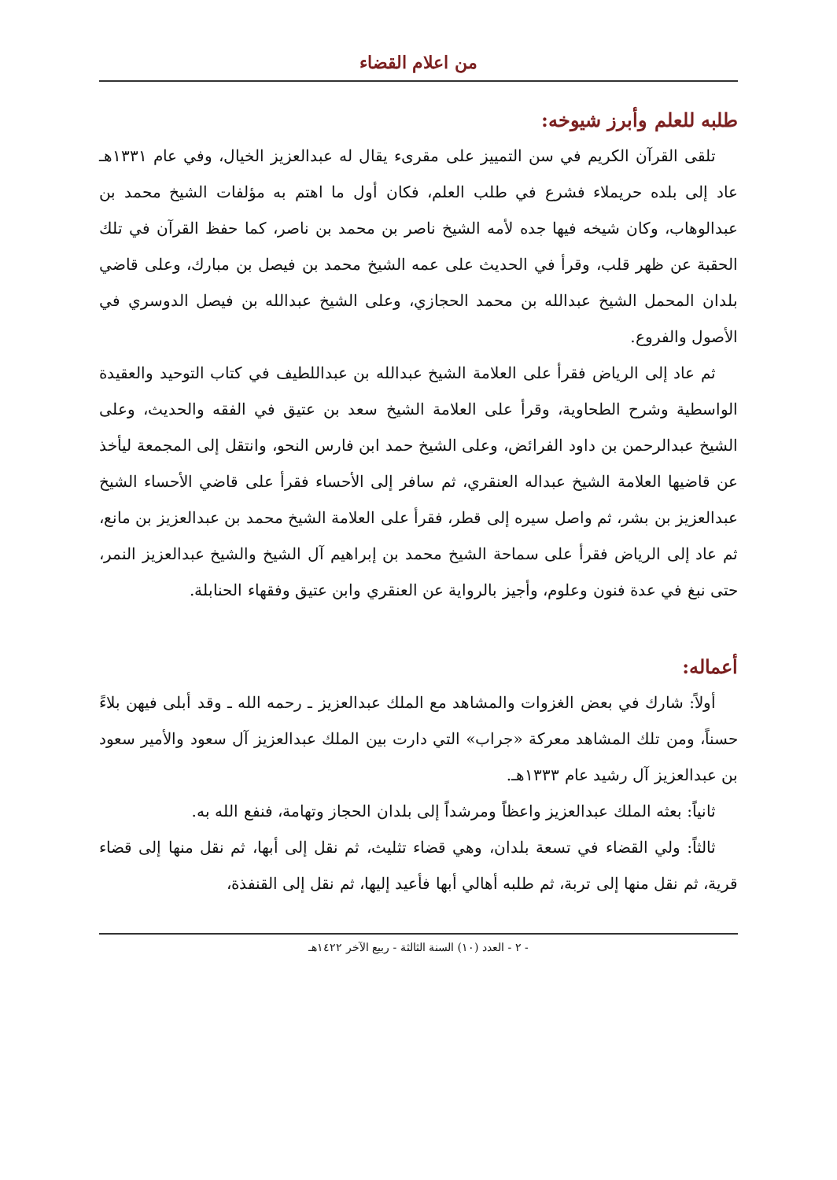من اعلام القضاء
طلبه للعلم وأبرز شيوخه:
تلقى القرآن الكريم في سن التمييز على مقرىء يقال له عبدالعزيز الخيال، وفي عام ١٣٣١هـ عاد إلى بلده حريملاء فشرع في طلب العلم، فكان أول ما اهتم به مؤلفات الشيخ محمد بن عبدالوهاب، وكان شيخه فيها جده لأمه الشيخ ناصر بن محمد بن ناصر، كما حفظ القرآن في تلك الحقبة عن ظهر قلب، وقرأ في الحديث على عمه الشيخ محمد بن فيصل بن مبارك، وعلى قاضي بلدان المحمل الشيخ عبدالله بن محمد الحجازي، وعلى الشيخ عبدالله بن فيصل الدوسري في الأصول والفروع.
ثم عاد إلى الرياض فقرأ على العلامة الشيخ عبدالله بن عبداللطيف في كتاب التوحيد والعقيدة الواسطية وشرح الطحاوية، وقرأ على العلامة الشيخ سعد بن عتيق في الفقه والحديث، وعلى الشيخ عبدالرحمن بن داود الفرائض، وعلى الشيخ حمد ابن فارس النحو، وانتقل إلى المجمعة ليأخذ عن قاضيها العلامة الشيخ عبداله العنقري، ثم سافر إلى الأحساء فقرأ على قاضي الأحساء الشيخ عبدالعزيز بن بشر، ثم واصل سيره إلى قطر، فقرأ على العلامة الشيخ محمد بن عبدالعزيز بن مانع، ثم عاد إلى الرياض فقرأ على سماحة الشيخ محمد بن إبراهيم آل الشيخ والشيخ عبدالعزيز النمر، حتى نبغ في عدة فنون وعلوم، وأجيز بالرواية عن العنقري وابن عتيق وفقهاء الحنابلة.
أعماله:
أولاً: شارك في بعض الغزوات والمشاهد مع الملك عبدالعزيز ـ رحمه الله ـ وقد أبلى فيهن بلاءً حسناً، ومن تلك المشاهد معركة «جراب» التي دارت بين الملك عبدالعزيز آل سعود والأمير سعود بن عبدالعزيز آل رشيد عام ١٣٣٣هـ.
ثانياً: بعثه الملك عبدالعزيز واعظاً ومرشداً إلى بلدان الحجاز وتهامة، فنفع الله به.
ثالثاً: ولي القضاء في تسعة بلدان، وهي قضاء تثليث، ثم نقل إلى أبها، ثم نقل منها إلى قضاء قرية، ثم نقل منها إلى تربة، ثم طلبه أهالي أبها فأعيد إليها، ثم نقل إلى القنفذة،
- ٢ - العدد (١٠) السنة الثالثة - ربيع الآخر ١٤٢٢هـ